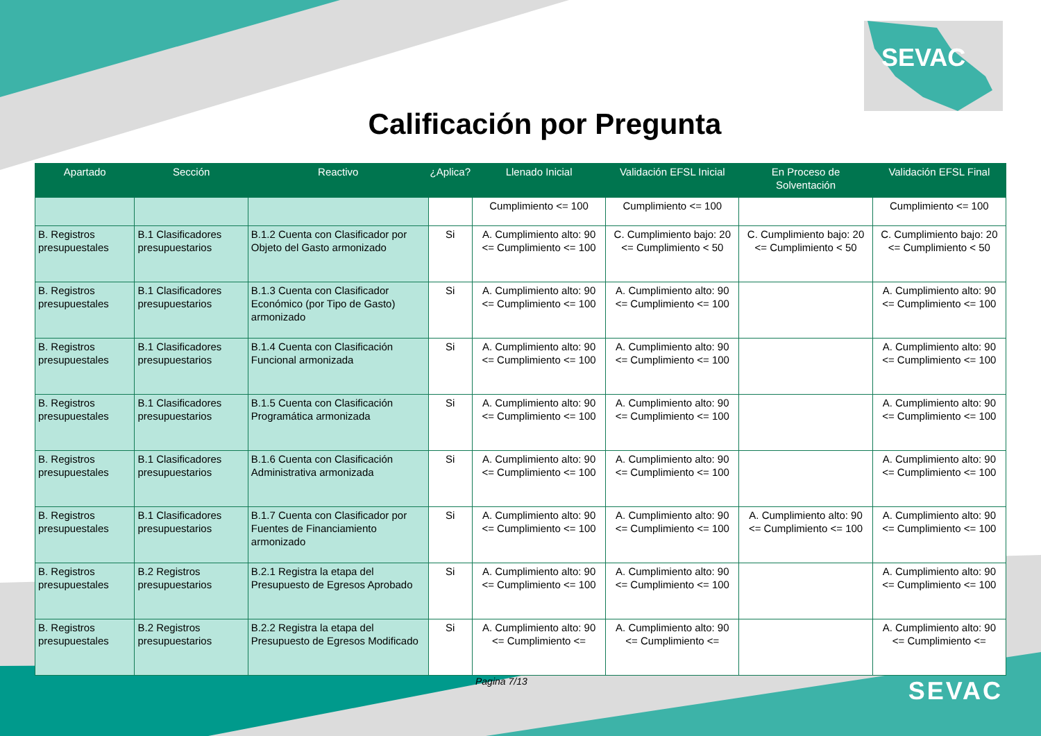SEVAC
Calificación por Pregunta
| Apartado | Sección | Reactivo | ¿Aplica? | Llenado Inicial | Validación EFSL Inicial | En Proceso de Solventación | Validación EFSL Final |
| --- | --- | --- | --- | --- | --- | --- | --- |
| | | | | Cumplimiento <= 100 | Cumplimiento <= 100 | | Cumplimiento <= 100 |
| B. Registros presupuestales | B.1 Clasificadores presupuestarios | B.1.2 Cuenta con Clasificador por Objeto del Gasto armonizado | Si | A. Cumplimiento alto: 90 <= Cumplimiento <= 100 | C. Cumplimiento bajo: 20 <= Cumplimiento < 50 | C. Cumplimiento bajo: 20 <= Cumplimiento < 50 | C. Cumplimiento bajo: 20 <= Cumplimiento < 50 |
| B. Registros presupuestales | B.1 Clasificadores presupuestarios | B.1.3 Cuenta con Clasificador Económico (por Tipo de Gasto) armonizado | Si | A. Cumplimiento alto: 90 <= Cumplimiento <= 100 | A. Cumplimiento alto: 90 <= Cumplimiento <= 100 | | A. Cumplimiento alto: 90 <= Cumplimiento <= 100 |
| B. Registros presupuestales | B.1 Clasificadores presupuestarios | B.1.4 Cuenta con Clasificación Funcional armonizada | Si | A. Cumplimiento alto: 90 <= Cumplimiento <= 100 | A. Cumplimiento alto: 90 <= Cumplimiento <= 100 | | A. Cumplimiento alto: 90 <= Cumplimiento <= 100 |
| B. Registros presupuestales | B.1 Clasificadores presupuestarios | B.1.5 Cuenta con Clasificación Programática armonizada | Si | A. Cumplimiento alto: 90 <= Cumplimiento <= 100 | A. Cumplimiento alto: 90 <= Cumplimiento <= 100 | | A. Cumplimiento alto: 90 <= Cumplimiento <= 100 |
| B. Registros presupuestales | B.1 Clasificadores presupuestarios | B.1.6 Cuenta con Clasificación Administrativa armonizada | Si | A. Cumplimiento alto: 90 <= Cumplimiento <= 100 | A. Cumplimiento alto: 90 <= Cumplimiento <= 100 | | A. Cumplimiento alto: 90 <= Cumplimiento <= 100 |
| B. Registros presupuestales | B.1 Clasificadores presupuestarios | B.1.7 Cuenta con Clasificador por Fuentes de Financiamiento armonizado | Si | A. Cumplimiento alto: 90 <= Cumplimiento <= 100 | A. Cumplimiento alto: 90 <= Cumplimiento <= 100 | A. Cumplimiento alto: 90 <= Cumplimiento <= 100 | A. Cumplimiento alto: 90 <= Cumplimiento <= 100 |
| B. Registros presupuestales | B.2 Registros presupuestarios | B.2.1 Registra la etapa del Presupuesto de Egresos Aprobado | Si | A. Cumplimiento alto: 90 <= Cumplimiento <= 100 | A. Cumplimiento alto: 90 <= Cumplimiento <= 100 | | A. Cumplimiento alto: 90 <= Cumplimiento <= 100 |
| B. Registros presupuestales | B.2 Registros presupuestarios | B.2.2 Registra la etapa del Presupuesto de Egresos Modificado | Si | A. Cumplimiento alto: 90 <= Cumplimiento <= | A. Cumplimiento alto: 90 <= Cumplimiento <= | | A. Cumplimiento alto: 90 <= Cumplimiento <= |
Pagina 7/13 SEVAC